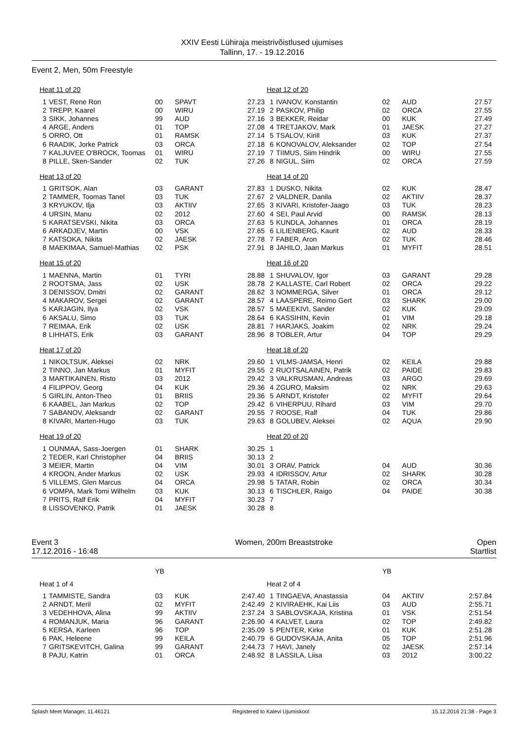XXIV Eesti Lühiraja meistrivõistlused ujumises
Tallinn, 17. - 19.12.2016
Event 2, Men, 50m Freestyle
| Heat 11 of 20 | | | | |
| 1 | VEST, Rene Ron | 00 | SPAVT | 27.23 |
| 2 | TREPP, Kaarel | 00 | WIRU | 27.19 |
| 3 | SIKK, Johannes | 99 | AUD | 27.16 |
| 4 | ARGE, Anders | 01 | TOP | 27.08 |
| 5 | ORRO, Ott | 01 | RAMSK | 27.14 |
| 6 | RAADIK, Jorke Patrick | 03 | ORCA | 27.18 |
| 7 | KALJUVEE O'BROCK, Toomas | 01 | WIRU | 27.19 |
| 8 | PILLE, Sken-Sander | 02 | TUK | 27.26 |
| Heat 13 of 20 | | | | |
| 1 | GRITSOK, Alan | 03 | GARANT | 27.83 |
| 2 | TAMMER, Toomas Tanel | 03 | TUK | 27.67 |
| 3 | KRYUKOV, Ilja | 03 | AKTIIV | 27.65 |
| 4 | URSIN, Manu | 02 | 2012 | 27.60 |
| 5 | KARATSEVSKI, Nikita | 03 | ORCA | 27.63 |
| 6 | ARKADJEV, Martin | 00 | VSK | 27.65 |
| 7 | KATSOKA, Nikita | 02 | JAESK | 27.78 |
| 8 | MAEKIMAA, Samuel-Mathias | 02 | PSK | 27.91 |
| Heat 15 of 20 | | | | |
| 1 | MAENNA, Martin | 01 | TYRI | 28.88 |
| 2 | ROOTSMA, Jass | 02 | USK | 28.78 |
| 3 | DENISSOV, Dmitri | 02 | GARANT | 28.62 |
| 4 | MAKAROV, Sergei | 02 | GARANT | 28.57 |
| 5 | KARJAGIN, Ilya | 02 | VSK | 28.57 |
| 6 | AKSALU, Simo | 03 | TUK | 28.64 |
| 7 | REIMAA, Erik | 02 | USK | 28.81 |
| 8 | LIHHATS, Erik | 03 | GARANT | 28.96 |
| Heat 17 of 20 | | | | |
| 1 | NIKOLTSUK, Aleksei | 02 | NRK | 29.60 |
| 2 | TINNO, Jan Markus | 01 | MYFIT | 29.55 |
| 3 | MARTIKAINEN, Risto | 03 | 2012 | 29.42 |
| 4 | FILIPPOV, Georg | 04 | KUK | 29.36 |
| 5 | GIRLIN, Anton-Theo | 01 | BRIIS | 29.36 |
| 6 | KAABEL, Jan Markus | 02 | TOP | 29.42 |
| 7 | SABANOV, Aleksandr | 02 | GARANT | 29.55 |
| 8 | KIVARI, Marten-Hugo | 03 | TUK | 29.63 |
| Heat 19 of 20 | | | | |
| 1 | OUNMAA, Sass-Joergen | 01 | SHARK | 30.25 |
| 2 | TEDER, Karl Christopher | 04 | BRIIS | 30.13 |
| 3 | MEIER, Martin | 04 | VIM | 30.01 |
| 4 | KROON, Ander Markus | 02 | USK | 29.93 |
| 5 | VILLEMS, Glen Marcus | 04 | ORCA | 29.98 |
| 6 | VOMPA, Mark Tomi Wilhelm | 03 | KUK | 30.13 |
| 7 | PRITS, Ralf Erik | 04 | MYFIT | 30.23 |
| 8 | LISSOVENKO, Patrik | 01 | JAESK | 30.28 |
| Heat 12 of 20 | | | | |
| 1 | IVANOV, Konstantin | 02 | AUD | 27.57 |
| 2 | PASKOV, Philip | 02 | ORCA | 27.55 |
| 3 | BEKKER, Reidar | 00 | KUK | 27.49 |
| 4 | TRETJAKOV, Mark | 01 | JAESK | 27.27 |
| 5 | TSALOV, Kirill | 03 | KUK | 27.37 |
| 6 | KONOVALOV, Aleksander | 02 | TOP | 27.54 |
| 7 | TIIMUS, Siim Hindrik | 00 | WIRU | 27.55 |
| 8 | NIGUL, Siim | 02 | ORCA | 27.59 |
| Heat 14 of 20 | | | | |
| 1 | DUSKO, Nikita | 02 | KUK | 28.47 |
| 2 | VALDNER, Danila | 02 | AKTIIV | 28.37 |
| 3 | KIVARI, Kristofer-Jaago | 03 | TUK | 28.23 |
| 4 | SEI, Paul Arvid | 00 | RAMSK | 28.13 |
| 5 | KUNDLA, Johannes | 01 | ORCA | 28.19 |
| 6 | LILIENBERG, Kaurit | 02 | AUD | 28.33 |
| 7 | FABER, Aron | 02 | TUK | 28.46 |
| 8 | JAHILO, Jaan Markus | 01 | MYFIT | 28.51 |
| Heat 16 of 20 | | | | |
| 1 | SHUVALOV, Igor | 03 | GARANT | 29.28 |
| 2 | KALLASTE, Carl Robert | 02 | ORCA | 29.22 |
| 3 | NOMMERGA, Silver | 01 | ORCA | 29.12 |
| 4 | LAASPERE, Reimo Gert | 03 | SHARK | 29.00 |
| 5 | MAEEKIVI, Sander | 02 | KUK | 29.09 |
| 6 | KASSIHIN, Kevin | 01 | VIM | 29.18 |
| 7 | HARJAKS, Joakim | 02 | NRK | 29.24 |
| 8 | TOBLER, Artur | 04 | TOP | 29.29 |
| Heat 18 of 20 | | | | |
| 1 | VILMS-JAMSA, Henri | 02 | KEILA | 29.88 |
| 2 | RUOTSALAINEN, Patrik | 02 | PAIDE | 29.83 |
| 3 | VALKRUSMAN, Andreas | 03 | ARGO | 29.69 |
| 4 | ZGURO, Maksim | 02 | NRK | 29.63 |
| 5 | ARNDT, Kristofer | 02 | MYFIT | 29.64 |
| 6 | VIHERPUU, Rihard | 03 | VIM | 29.70 |
| 7 | ROOSE, Ralf | 04 | TUK | 29.86 |
| 8 | GOLUBEV, Aleksei | 02 | AQUA | 29.90 |
| Heat 20 of 20 | | | | |
| 1 | | | | |
| 2 | | | | |
| 3 | ORAV, Patrick | 04 | AUD | 30.36 |
| 4 | IDRISSOV, Artur | 02 | SHARK | 30.28 |
| 5 | TATAR, Robin | 02 | ORCA | 30.34 |
| 6 | TISCHLER, Raigo | 04 | PAIDE | 30.38 |
| 7 | | | | |
| 8 | | | | |
Event 3
17.12.2016 - 16:48
Women, 200m Breaststroke Open
Startlist
| | | YB | | |
| Heat 1 of 4 | | | | |
| 1 | TAMMISTE, Sandra | 03 | KUK | 2:47.40 |
| 2 | ARNDT, Meril | 02 | MYFIT | 2:42.49 |
| 3 | VEDEHHOVA, Alina | 99 | AKTIIV | 2:37.24 |
| 4 | ROMANJUK, Maria | 96 | GARANT | 2:26.90 |
| 5 | KERSA, Karleen | 96 | TOP | 2:35.09 |
| 6 | PAK, Heleene | 99 | KEILA | 2:40.79 |
| 7 | GRITSKEVITCH, Galina | 99 | GARANT | 2:44.73 |
| 8 | PAJU, Katrin | 01 | ORCA | 2:48.92 |
| | | YB | | |
| Heat 2 of 4 | | | | |
| 1 | TINGAEVA, Anastassia | 04 | AKTIIV | 2:57.84 |
| 2 | KIVIRAEHK, Kai Liis | 03 | AUD | 2:55.71 |
| 3 | SABLOVSKAJA, Kristina | 01 | VSK | 2:51.54 |
| 4 | KALVET, Laura | 02 | TOP | 2:49.82 |
| 5 | PENTER, Kirke | 01 | KUK | 2:51.28 |
| 6 | GUDOVSKAJA, Anita | 05 | TOP | 2:51.96 |
| 7 | HAVI, Janely | 02 | JAESK | 2:57.14 |
| 8 | LASSILA, Liisa | 03 | 2012 | 3:00.22 |
Splash Meet Manager, 11.46121 Registered to Kalevi Ujumiskool 15.12.2016 21:38 - Page 3